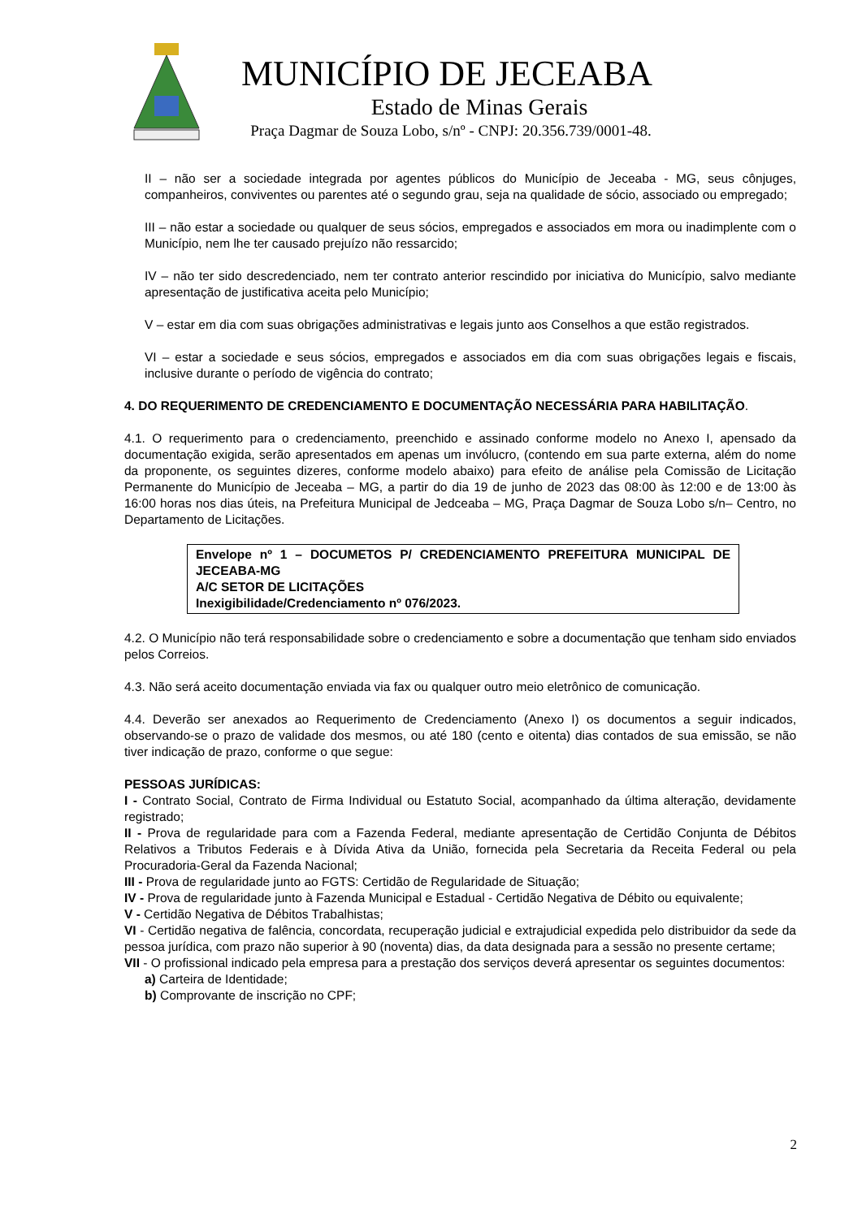MUNICÍPIO DE JECEABA
Estado de Minas Gerais
Praça Dagmar de Souza Lobo, s/nº - CNPJ: 20.356.739/0001-48.
II – não ser a sociedade integrada por agentes públicos do Município de Jeceaba - MG, seus cônjuges, companheiros, conviventes ou parentes até o segundo grau, seja na qualidade de sócio, associado ou empregado;
III – não estar a sociedade ou qualquer de seus sócios, empregados e associados em mora ou inadimplente com o Município, nem lhe ter causado prejuízo não ressarcido;
IV – não ter sido descredenciado, nem ter contrato anterior rescindido por iniciativa do Município, salvo mediante apresentação de justificativa aceita pelo Município;
V – estar em dia com suas obrigações administrativas e legais junto aos Conselhos a que estão registrados.
VI – estar a sociedade e seus sócios, empregados e associados em dia com suas obrigações legais e fiscais, inclusive durante o período de vigência do contrato;
4. DO REQUERIMENTO DE CREDENCIAMENTO E DOCUMENTAÇÃO NECESSÁRIA PARA HABILITAÇÃO.
4.1. O requerimento para o credenciamento, preenchido e assinado conforme modelo no Anexo I, apensado da documentação exigida, serão apresentados em apenas um invólucro, (contendo em sua parte externa, além do nome da proponente, os seguintes dizeres, conforme modelo abaixo) para efeito de análise pela Comissão de Licitação Permanente do Município de Jeceaba – MG, a partir do dia 19 de junho de 2023 das 08:00 às 12:00 e de 13:00 às 16:00 horas nos dias úteis, na Prefeitura Municipal de Jedceaba – MG, Praça Dagmar de Souza Lobo s/n– Centro, no Departamento de Licitações.
Envelope nº 1 – DOCUMETOS P/ CREDENCIAMENTO PREFEITURA MUNICIPAL DE JECEABA-MG
A/C SETOR DE LICITAÇÕES
Inexigibilidade/Credenciamento nº 076/2023.
4.2. O Município não terá responsabilidade sobre o credenciamento e sobre a documentação que tenham sido enviados pelos Correios.
4.3. Não será aceito documentação enviada via fax ou qualquer outro meio eletrônico de comunicação.
4.4. Deverão ser anexados ao Requerimento de Credenciamento (Anexo I) os documentos a seguir indicados, observando-se o prazo de validade dos mesmos, ou até 180 (cento e oitenta) dias contados de sua emissão, se não tiver indicação de prazo, conforme o que segue:
PESSOAS JURÍDICAS:
I - Contrato Social, Contrato de Firma Individual ou Estatuto Social, acompanhado da última alteração, devidamente registrado;
II - Prova de regularidade para com a Fazenda Federal, mediante apresentação de Certidão Conjunta de Débitos Relativos a Tributos Federais e à Dívida Ativa da União, fornecida pela Secretaria da Receita Federal ou pela Procuradoria-Geral da Fazenda Nacional;
III - Prova de regularidade junto ao FGTS: Certidão de Regularidade de Situação;
IV - Prova de regularidade junto à Fazenda Municipal e Estadual - Certidão Negativa de Débito ou equivalente;
V - Certidão Negativa de Débitos Trabalhistas;
VI - Certidão negativa de falência, concordata, recuperação judicial e extrajudicial expedida pelo distribuidor da sede da pessoa jurídica, com prazo não superior à 90 (noventa) dias, da data designada para a sessão no presente certame;
VII - O profissional indicado pela empresa para a prestação dos serviços deverá apresentar os seguintes documentos:
a) Carteira de Identidade;
b) Comprovante de inscrição no CPF;
2